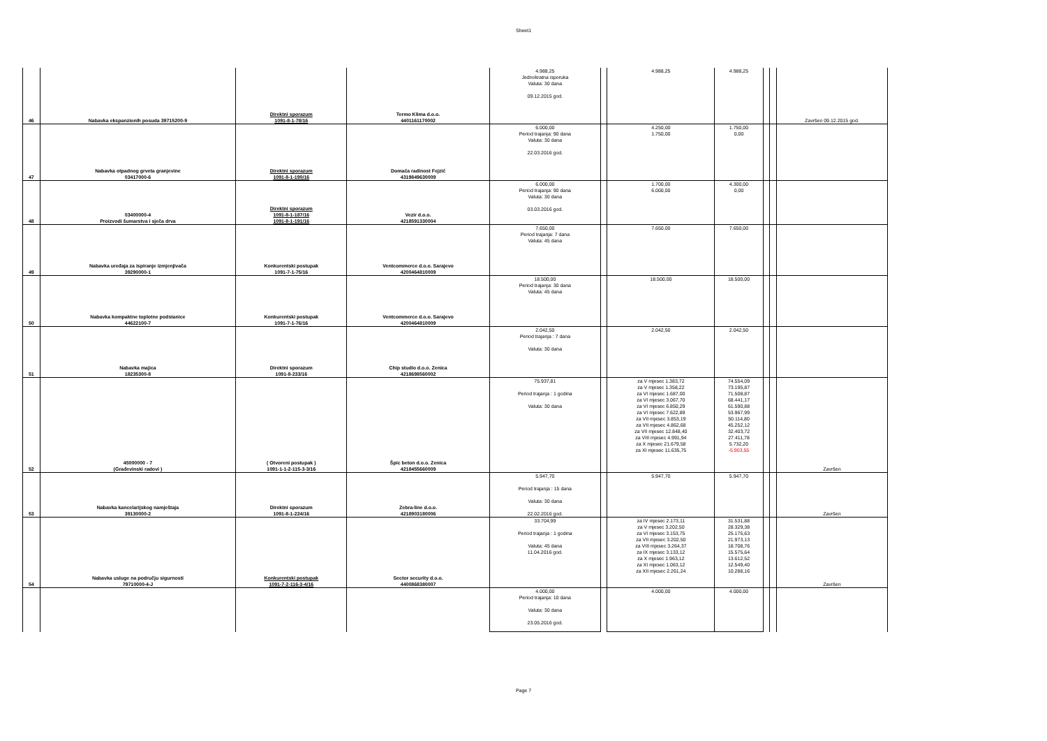Sheet1
| 46 | Nabavka ekspanzionih posuda 39715200-9 | Direktni sporazum 1091-8-1-78/16 | Termo Klima d.o.o. 4401161170002 | 4.988,25 Jednokratna isporuka Valuta: 30 dana 09.12.2015 god. | | 4.988,25 | 4.988,25 | | | Završen 09.12.2015 god. |
| 47 | Nabavka otpadnog grveta granjevine 03417000-6 | Direktni sporazum 1091-8-1-190/16 | Domaća radinost Fejzić 4319849630009 | 6.000,00 Period trajanja: 90 dana Valuta: 30 dana 22.03.2016 god. | | 4.250,00 1.750,00 | 1.750,00 0,00 | | | |
| 48 | 03400000-4 Proizvodi šumarstva i sječa drva | Direktni sporazum 1091-8-1-187/16 1091-8-1-191/16 | Vezir d.o.o. 4218591330004 | 6.000,00 Period trajanja: 90 dana Valuta: 30 dana 03.03.2016 god. | | 1.700,00 6.000,00 | 4.300,00 0,00 | | | |
| 49 | Nabavka uređaja za ispiranje izmjenjivača 39290000-1 | Konkurentski postupak 1091-7-1-75/16 | Ventcommerce d.o.o. Sarajevo 4200464810009 | 7.650,00 Period trajanja: 7 dana Valuta: 45 dana | | 7.650,00 | 7.650,00 | | | |
| 50 | Nabavka kompaktne toplotne podstanice 44622100-7 | Konkurentski postupak 1091-7-1-76/16 | Ventcommerce d.o.o. Sarajevo 4200464810009 | 18.500,00 Period trajanja: 30 dana Valuta: 45 dana | | 18.500,00 | 18.500,00 | | | |
| 51 | Nabavka majica 18235300-8 | Direktni sporazum 1091-8-233/16 | Chip studio d.o.o. Zenica 4218698560002 | 2.042,50 Period trajanja : 7 dana Valuta: 30 dana | | 2.042,50 | 2.042,50 | | | |
| 52 | 45000000 - 7 (Građevinski radovi ) | ( Otvoreni postupak ) 1091-1-1-2-115-3-3/16 | Špic beton d.o.o. Zenica 4218455660009 | 75.937,81 Period trajanja : 1 godina Valuta: 30 dana | | za V mjesec 1.383,72 za V mjesec 1.358,22 za VI mjesec 1.687,00 za VI mjesec 3.067,70 za VI mjesec 6.850,29 za VI mjesec 7.622,89 za VII mjesec 3.853,19 za VII mjesec 4.862,68 za VII mjesec 12.848,40 za VIII mjesec 4.991,94 za X mjesec 21.679,58 za XI mjesec 11.635,75 | 74.554,09 73.195,87 71.508,87 68.441,17 61.590,88 53.967,99 50.114,80 45.252,12 32.403,72 27.411,78 5.732,20 -5.903,55 | | | Završen |
| 53 | Nabavka kancelarijskog namještaja 39130000-2 | Direktni sporazum 1091-8-1-224/16 | Zebra-line d.o.o. 4218903180006 | 5.947,70 Period trajanja : 15 dana Valuta: 30 dana 22.02.2016 god. | | 5.947,70 | 5.947,70 | | | Završen |
| 54 | Nabavka usluge na području sigurnosti 79710000-4-J | Konkurentski postupak 1091-7-2-116-3-4/16 | Sector security d.o.o. 4400868380007 | 33.704,99 Period trajanja : 1 godina Valuta: 45 dana 11.04.2016 god. | | za IV mjesec 2.173,11 za V mjesec 3.202,50 za VI mjesec 3.153,75 za VII mjesec 3.202,50 za VIII mjesec 3.264,37 za IX mjesec 3.133,12 za X mjesec 1.963,12 za XI mjesec 1.063,12 za XII mjesec 2.261,24 | 31.531,88 28.329,38 25.175,63 21.973,13 18.708,76 15.575,64 13.612,52 12.549,40 10.288,16 | | | Završen |
| | | | | 4.000,00 Period trajanja: 10 dana Valuta: 30 dana 23.05.2016 god. | | 4.000,00 | 4.000,00 | | | |
Page 7